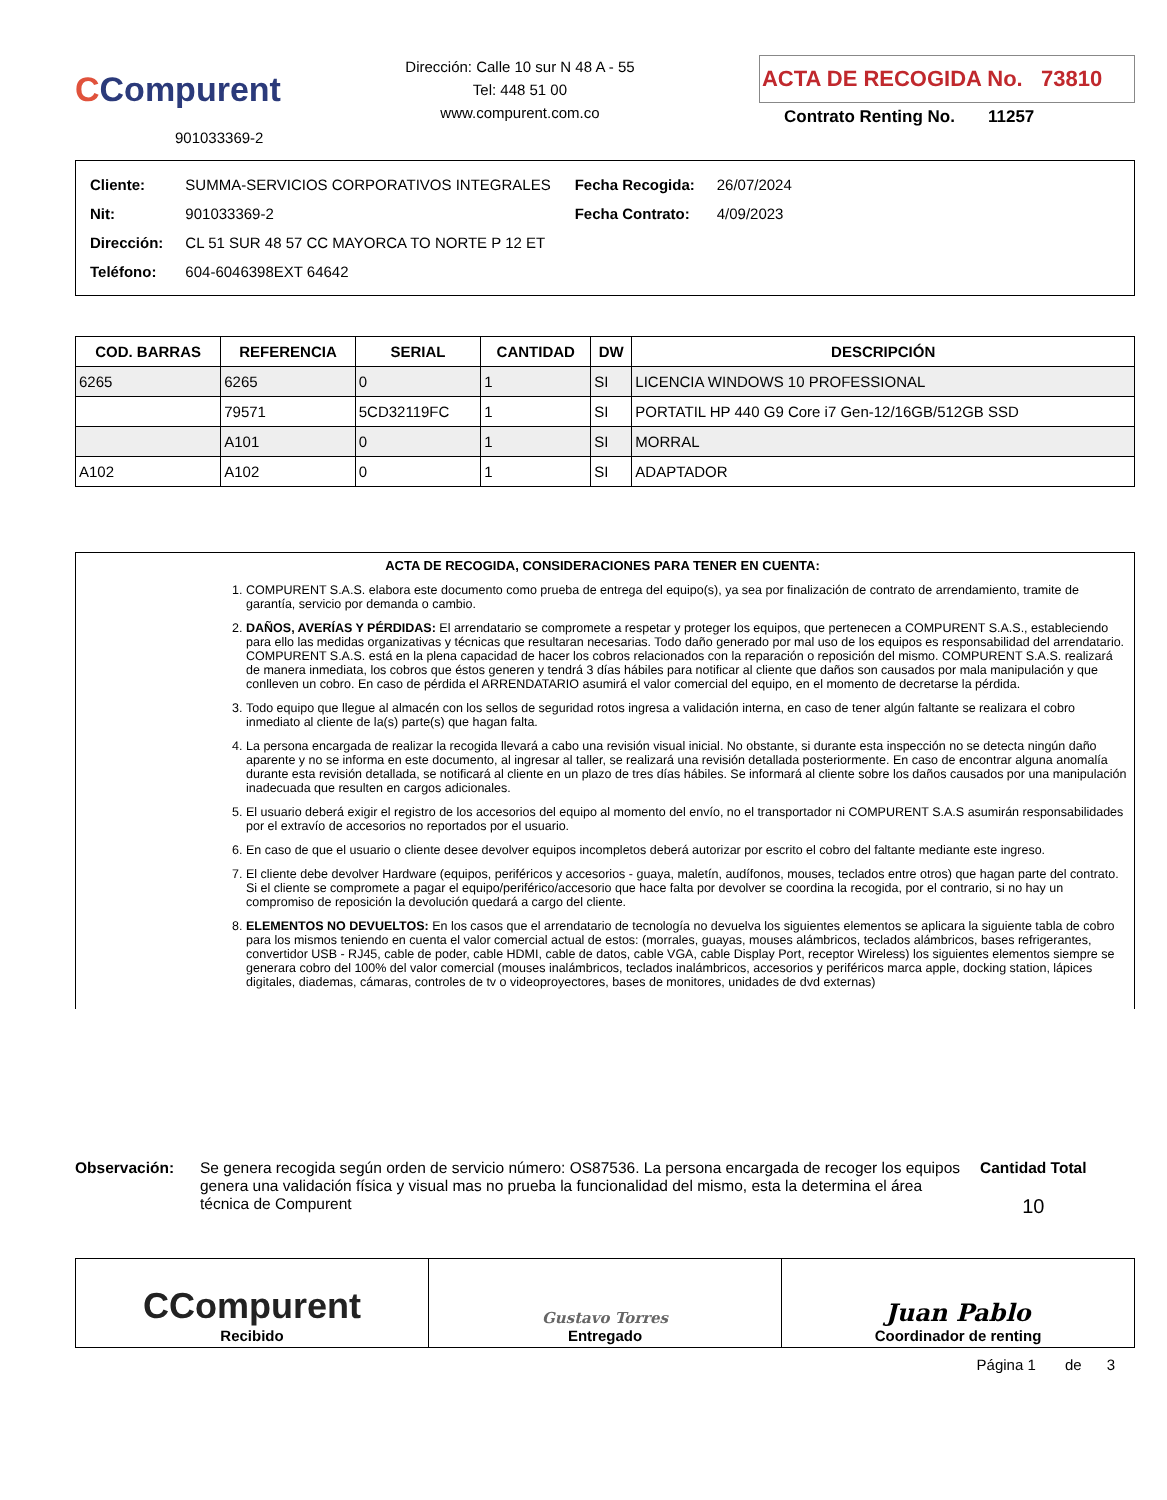CCompurent
901033369-2
Dirección: Calle 10 sur N 48 A - 55
Tel: 448 51 00
www.compurent.com.co
ACTA DE RECOGIDA No. 73810
Contrato Renting No. 11257
| Cliente: | SUMMA-SERVICIOS CORPORATIVOS INTEGRALES |
| Nit: | 901033369-2 |
| Dirección: | CL 51 SUR 48 57 CC MAYORCA TO NORTE P 12 ET |
| Teléfono: | 604-6046398EXT 64642 |
| Fecha Recogida: | 26/07/2024 |
| Fecha Contrato: | 4/09/2023 |
| COD. BARRAS | REFERENCIA | SERIAL | CANTIDAD | DW | DESCRIPCIÓN |
| --- | --- | --- | --- | --- | --- |
| 6265 | 6265 | 0 | 1 | SI | LICENCIA WINDOWS 10 PROFESSIONAL |
| | 79571 | 5CD32119FC | 1 | SI | PORTATIL HP 440 G9 Core i7 Gen-12/16GB/512GB SSD |
| | A101 | 0 | 1 | SI | MORRAL |
| A102 | A102 | 0 | 1 | SI | ADAPTADOR |
ACTA DE RECOGIDA, CONSIDERACIONES PARA TENER EN CUENTA:
1. COMPURENT S.A.S. elabora este documento como prueba de entrega del equipo(s), ya sea por finalización de contrato de arrendamiento, tramite de garantía, servicio por demanda o cambio.
2. DAÑOS, AVERÍAS Y PÉRDIDAS: El arrendatario se compromete a respetar y proteger los equipos, que pertenecen a COMPURENT S.A.S., estableciendo para ello las medidas organizativas y técnicas que resultaran necesarias. Todo daño generado por mal uso de los equipos es responsabilidad del arrendatario. COMPURENT S.A.S. está en la plena capacidad de hacer los cobros relacionados con la reparación o reposición del mismo. COMPURENT S.A.S. realizará de manera inmediata, los cobros que éstos generen y tendrá 3 días hábiles para notificar al cliente que daños son causados por mala manipulación y que conlleven un cobro. En caso de pérdida el ARRENDATARIO asumirá el valor comercial del equipo, en el momento de decretarse la pérdida.
3. Todo equipo que llegue al almacén con los sellos de seguridad rotos ingresa a validación interna, en caso de tener algún faltante se realizara el cobro inmediato al cliente de la(s) parte(s) que hagan falta.
4. La persona encargada de realizar la recogida llevará a cabo una revisión visual inicial. No obstante, si durante esta inspección no se detecta ningún daño aparente y no se informa en este documento, al ingresar al taller, se realizará una revisión detallada posteriormente. En caso de encontrar alguna anomalía durante esta revisión detallada, se notificará al cliente en un plazo de tres días hábiles. Se informará al cliente sobre los daños causados por una manipulación inadecuada que resulten en cargos adicionales.
5. El usuario deberá exigir el registro de los accesorios del equipo al momento del envío, no el transportador ni COMPURENT S.A.S asumirán responsabilidades por el extravío de accesorios no reportados por el usuario.
6. En caso de que el usuario o cliente desee devolver equipos incompletos deberá autorizar por escrito el cobro del faltante mediante este ingreso.
7. El cliente debe devolver Hardware (equipos, periféricos y accesorios - guaya, maletín, audífonos, mouses, teclados entre otros) que hagan parte del contrato. Si el cliente se compromete a pagar el equipo/periférico/accesorio que hace falta por devolver se coordina la recogida, por el contrario, si no hay un compromiso de reposición la devolución quedará a cargo del cliente.
8. ELEMENTOS NO DEVUELTOS: En los casos que el arrendatario de tecnología no devuelva los siguientes elementos se aplicara la siguiente tabla de cobro para los mismos teniendo en cuenta el valor comercial actual de estos: (morrales, guayas, mouses alámbricos, teclados alámbricos, bases refrigerantes, convertidor USB - RJ45, cable de poder, cable HDMI, cable de datos, cable VGA, cable Display Port, receptor Wireless) los siguientes elementos siempre se generara cobro del 100% del valor comercial (mouses inalámbricos, teclados inalámbricos, accesorios y periféricos marca apple, docking station, lápices digitales, diademas, cámaras, controles de tv o videoproyectores, bases de monitores, unidades de dvd externas)
Observación: Se genera recogida según orden de servicio número: OS87536. La persona encargada de recoger los equipos genera una validación física y visual mas no prueba la funcionalidad del mismo, esta la determina el área técnica de Compurent
Cantidad Total
10
CCompurent
Recibido
Gustavo Torres
Entregado
Juan Pablo
Coordinador de renting
Página 1 de 3